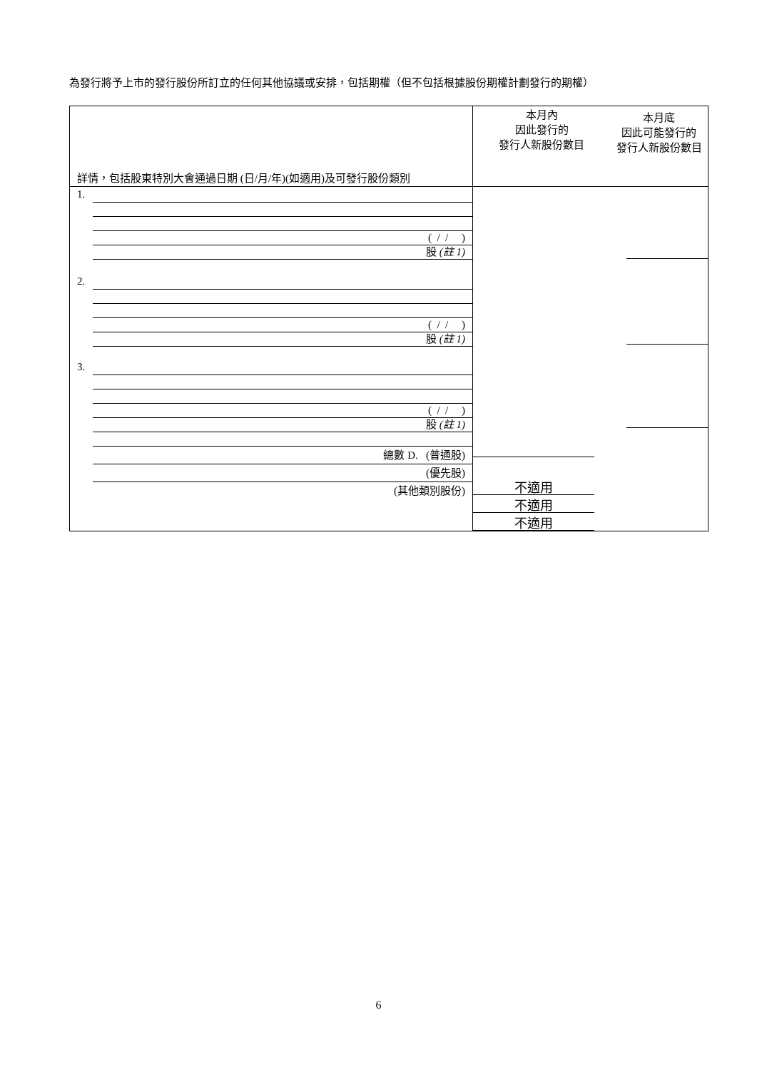為發行將予上市的發行股份所訂立的任何其他協議或安排，包括期權（但不包括根據股份期權計劃發行的期權）
| 詳情，包括股東特別大會通過日期 (日/月/年)(如適用)及可發行股份類別 | 本月內 因此發行的 發行人新股份數目 | 本月底 因此可能發行的 發行人新股份數目 |
| 1. ( / / ) 股 (註 1) 2. ( / / ) 股 (註 1) 3. ( / / ) 股 (註 1) 總數 D. (普通股) (優先股) (其他類別股份) | 不適用 不適用 不適用 | |
6